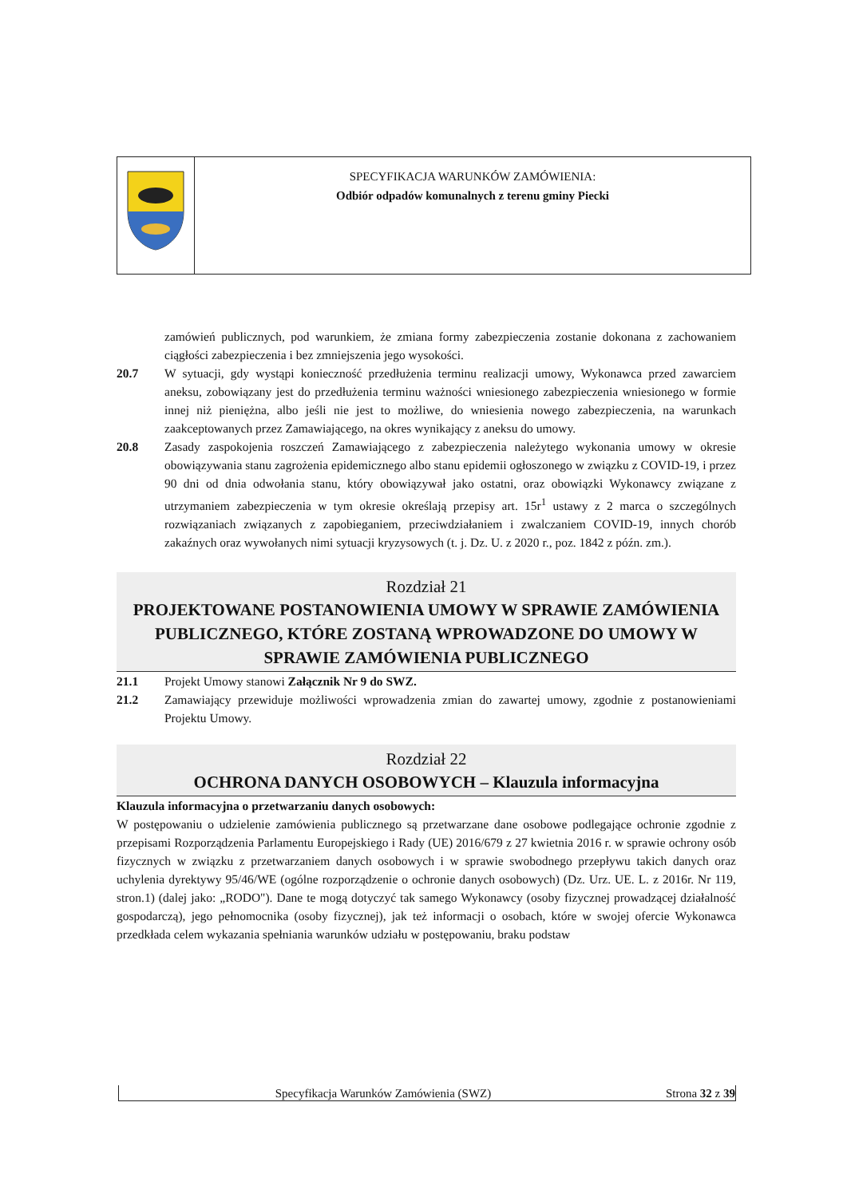SPECYFIKACJA WARUNKÓW ZAMÓWIENIA:
Odbiór odpadów komunalnych z terenu gminy Piecki
zamówień publicznych, pod warunkiem, że zmiana formy zabezpieczenia zostanie dokonana z zachowaniem ciągłości zabezpieczenia i bez zmniejszenia jego wysokości.
20.7 W sytuacji, gdy wystąpi konieczność przedłużenia terminu realizacji umowy, Wykonawca przed zawarciem aneksu, zobowiązany jest do przedłużenia terminu ważności wniesionego zabezpieczenia wniesionego w formie innej niż pieniężna, albo jeśli nie jest to możliwe, do wniesienia nowego zabezpieczenia, na warunkach zaakceptowanych przez Zamawiającego, na okres wynikający z aneksu do umowy.
20.8 Zasady zaspokojenia roszczeń Zamawiającego z zabezpieczenia należytego wykonania umowy w okresie obowiązywania stanu zagrożenia epidemicznego albo stanu epidemii ogłoszonego w związku z COVID-19, i przez 90 dni od dnia odwołania stanu, który obowiązywał jako ostatni, oraz obowiązki Wykonawcy związane z utrzymaniem zabezpieczenia w tym okresie określają przepisy art. 15r<sup>1</sup> ustawy z 2 marca o szczególnych rozwiązaniach związanych z zapobieganiem, przeciwdziałaniem i zwalczaniem COVID-19, innych chorób zakaźnych oraz wywołanych nimi sytuacji kryzysowych (t. j. Dz. U. z 2020 r., poz. 1842 z późn. zm.).
Rozdział 21
PROJEKTOWANE POSTANOWIENIA UMOWY W SPRAWIE ZAMÓWIENIA PUBLICZNEGO, KTÓRE ZOSTANĄ WPROWADZONE DO UMOWY W SPRAWIE ZAMÓWIENIA PUBLICZNEGO
21.1 Projekt Umowy stanowi Załącznik Nr 9 do SWZ.
21.2 Zamawiający przewiduje możliwości wprowadzenia zmian do zawartej umowy, zgodnie z postanowieniami Projektu Umowy.
Rozdział 22
OCHRONA DANYCH OSOBOWYCH – Klauzula informacyjna
Klauzula informacyjna o przetwarzaniu danych osobowych:
W postępowaniu o udzielenie zamówienia publicznego są przetwarzane dane osobowe podlegające ochronie zgodnie z przepisami Rozporządzenia Parlamentu Europejskiego i Rady (UE) 2016/679 z 27 kwietnia 2016 r. w sprawie ochrony osób fizycznych w związku z przetwarzaniem danych osobowych i w sprawie swobodnego przepływu takich danych oraz uchylenia dyrektywy 95/46/WE (ogólne rozporządzenie o ochronie danych osobowych) (Dz. Urz. UE. L. z 2016r. Nr 119, stron.1) (dalej jako: „RODO"). Dane te mogą dotyczyć tak samego Wykonawcy (osoby fizycznej prowadzącej działalność gospodarczą), jego pełnomocnika (osoby fizycznej), jak też informacji o osobach, które w swojej ofercie Wykonawca przedkłada celem wykazania spełniania warunków udziału w postępowaniu, braku podstaw
Specyfikacja Warunków Zamówienia (SWZ)
Strona 32 z 39